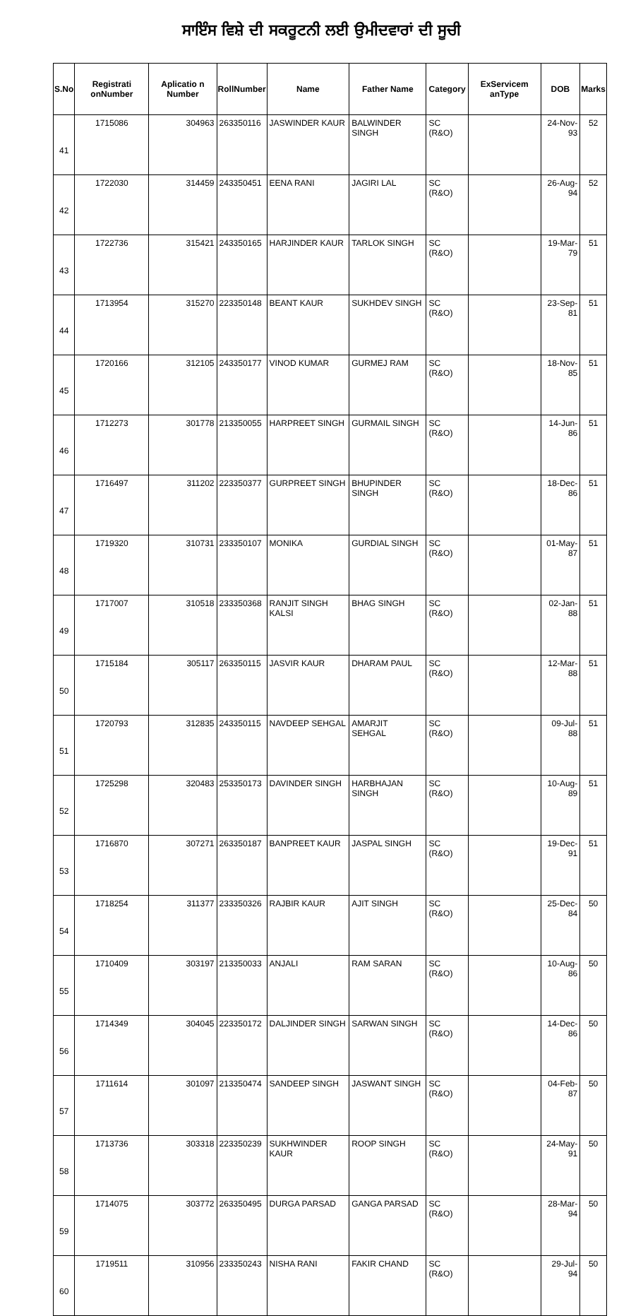ਸਾਇੰਸ ਵਿਸ਼ੇ ਦੀ ਸਕਰੂਟਨੀ ਲਈ ਉਮੀਦਵਾਰਾਂ ਦੀ ਸੂਚੀ
| S.No | Registrati onNumber | Aplicatio n Number | RollNumber | Name | Father Name | Category | ExServicem anType | DOB | Marks |
| --- | --- | --- | --- | --- | --- | --- | --- | --- | --- |
| 41 | 1715086 | 304963 | 263350116 | JASWINDER KAUR | BALWINDER SINGH | SC (R&O) | | 24-Nov-93 | 52 |
| 42 | 1722030 | 314459 | 243350451 | EENA RANI | JAGIRI LAL | SC (R&O) | | 26-Aug-94 | 52 |
| 43 | 1722736 | 315421 | 243350165 | HARJINDER KAUR | TARLOK SINGH | SC (R&O) | | 19-Mar-79 | 51 |
| 44 | 1713954 | 315270 | 223350148 | BEANT KAUR | SUKHDEV SINGH | SC (R&O) | | 23-Sep-81 | 51 |
| 45 | 1720166 | 312105 | 243350177 | VINOD KUMAR | GURMEJ RAM | SC (R&O) | | 18-Nov-85 | 51 |
| 46 | 1712273 | 301778 | 213350055 | HARPREET SINGH | GURMAIL SINGH | SC (R&O) | | 14-Jun-86 | 51 |
| 47 | 1716497 | 311202 | 223350377 | GURPREET SINGH | BHUPINDER SINGH | SC (R&O) | | 18-Dec-86 | 51 |
| 48 | 1719320 | 310731 | 233350107 | MONIKA | GURDIAL SINGH | SC (R&O) | | 01-May-87 | 51 |
| 49 | 1717007 | 310518 | 233350368 | RANJIT SINGH KALSI | BHAG SINGH | SC (R&O) | | 02-Jan-88 | 51 |
| 50 | 1715184 | 305117 | 263350115 | JASVIR KAUR | DHARAM PAUL | SC (R&O) | | 12-Mar-88 | 51 |
| 51 | 1720793 | 312835 | 243350115 | NAVDEEP SEHGAL | AMARJIT SEHGAL | SC (R&O) | | 09-Jul-88 | 51 |
| 52 | 1725298 | 320483 | 253350173 | DAVINDER SINGH | HARBHAJAN SINGH | SC (R&O) | | 10-Aug-89 | 51 |
| 53 | 1716870 | 307271 | 263350187 | BANPREET KAUR | JASPAL SINGH | SC (R&O) | | 19-Dec-91 | 51 |
| 54 | 1718254 | 311377 | 233350326 | RAJBIR KAUR | AJIT SINGH | SC (R&O) | | 25-Dec-84 | 50 |
| 55 | 1710409 | 303197 | 213350033 | ANJALI | RAM SARAN | SC (R&O) | | 10-Aug-86 | 50 |
| 56 | 1714349 | 304045 | 223350172 | DALJINDER SINGH | SARWAN SINGH | SC (R&O) | | 14-Dec-86 | 50 |
| 57 | 1711614 | 301097 | 213350474 | SANDEEP SINGH | JASWANT SINGH | SC (R&O) | | 04-Feb-87 | 50 |
| 58 | 1713736 | 303318 | 223350239 | SUKHWINDER KAUR | ROOP SINGH | SC (R&O) | | 24-May-91 | 50 |
| 59 | 1714075 | 303772 | 263350495 | DURGA PARSAD | GANGA PARSAD | SC (R&O) | | 28-Mar-94 | 50 |
| 60 | 1719511 | 310956 | 233350243 | NISHA RANI | FAKIR CHAND | SC (R&O) | | 29-Jul-94 | 50 |